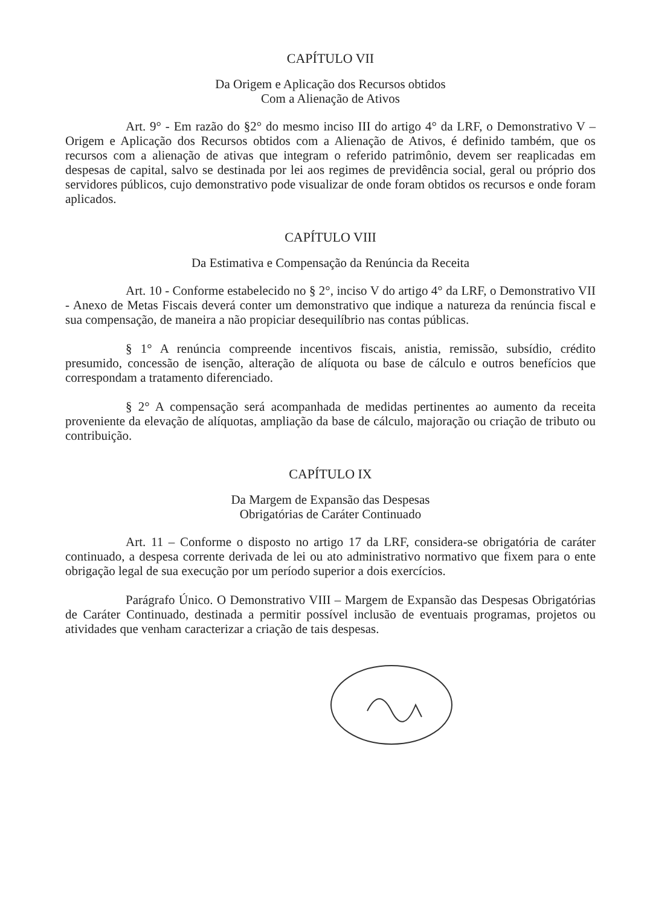CAPÍTULO VII
Da Origem e Aplicação dos Recursos obtidos
Com a Alienação de Ativos
Art. 9° - Em razão do §2° do mesmo inciso III do artigo 4° da LRF, o Demonstrativo V – Origem e Aplicação dos Recursos obtidos com a Alienação de Ativos, é definido também, que os recursos com a alienação de ativas que integram o referido patrimônio, devem ser reaplicadas em despesas de capital, salvo se destinada por lei aos regimes de previdência social, geral ou próprio dos servidores públicos, cujo demonstrativo pode visualizar de onde foram obtidos os recursos e onde foram aplicados.
CAPÍTULO VIII
Da Estimativa e Compensação da Renúncia da Receita
Art. 10 - Conforme estabelecido no § 2°, inciso V do artigo 4° da LRF, o Demonstrativo VII - Anexo de Metas Fiscais deverá conter um demonstrativo que indique a natureza da renúncia fiscal e sua compensação, de maneira a não propiciar desequilíbrio nas contas públicas.
§ 1° A renúncia compreende incentivos fiscais, anistia, remissão, subsídio, crédito presumido, concessão de isenção, alteração de alíquota ou base de cálculo e outros benefícios que correspondam a tratamento diferenciado.
§ 2° A compensação será acompanhada de medidas pertinentes ao aumento da receita proveniente da elevação de alíquotas, ampliação da base de cálculo, majoração ou criação de tributo ou contribuição.
CAPÍTULO IX
Da Margem de Expansão das Despesas
Obrigatórias de Caráter Continuado
Art. 11 – Conforme o disposto no artigo 17 da LRF, considera-se obrigatória de caráter continuado, a despesa corrente derivada de lei ou ato administrativo normativo que fixem para o ente obrigação legal de sua execução por um período superior a dois exercícios.
Parágrafo Único. O Demonstrativo VIII – Margem de Expansão das Despesas Obrigatórias de Caráter Continuado, destinada a permitir possível inclusão de eventuais programas, projetos ou atividades que venham caracterizar a criação de tais despesas.